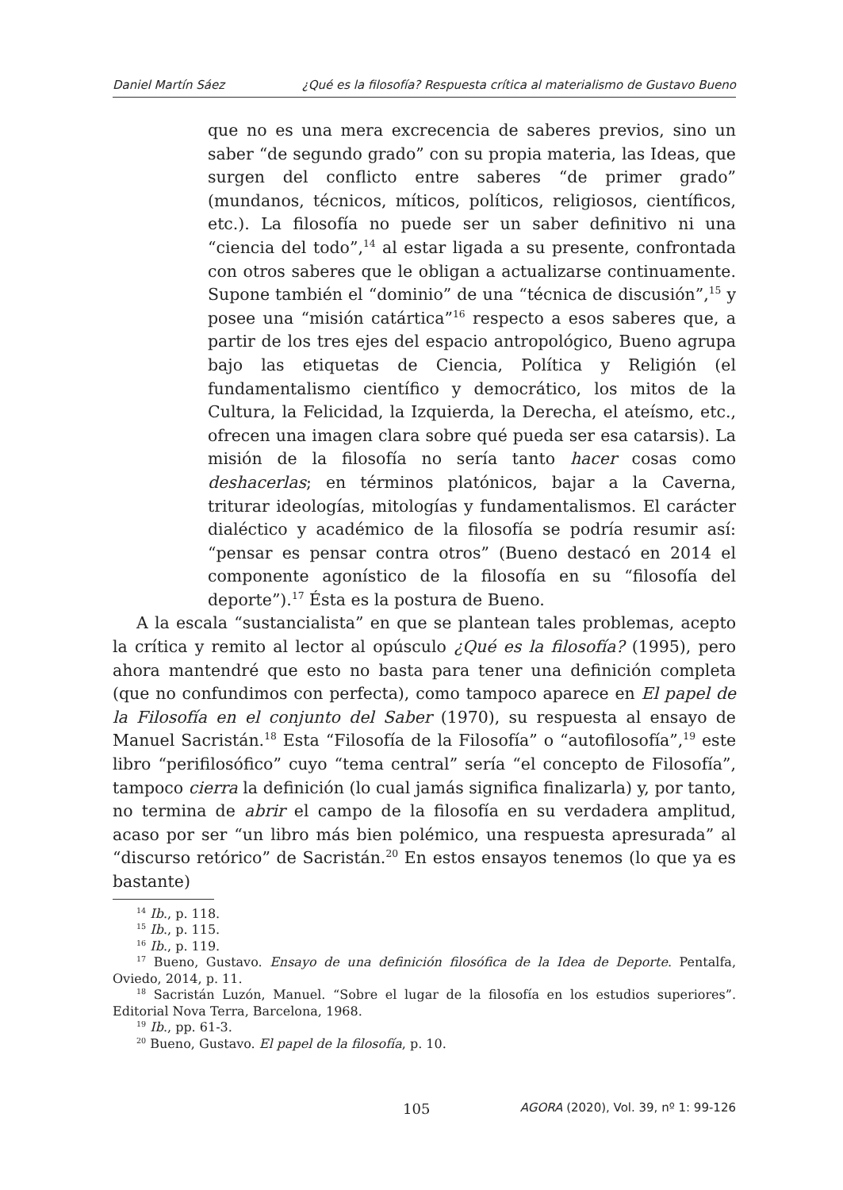Daniel Martín Sáez ¿Qué es la filosofía? Respuesta crítica al materialismo de Gustavo Bueno
que no es una mera excrecencia de saberes previos, sino un saber “de segundo grado” con su propia materia, las Ideas, que surgen del conflicto entre saberes “de primer grado” (mundanos, técnicos, míticos, políticos, religiosos, científicos, etc.). La filosofía no puede ser un saber definitivo ni una “ciencia del todo”,<sup>14</sup> al estar ligada a su presente, confrontada con otros saberes que le obligan a actualizarse continuamente. Supone también el “dominio” de una “técnica de discusión”,<sup>15</sup> y posee una “misión catártica”<sup>16</sup> respecto a esos saberes que, a partir de los tres ejes del espacio antropológico, Bueno agrupa bajo las etiquetas de Ciencia, Política y Religión (el fundamentalismo científico y democrático, los mitos de la Cultura, la Felicidad, la Izquierda, la Derecha, el ateísmo, etc., ofrecen una imagen clara sobre qué pueda ser esa catarsis). La misión de la filosofía no sería tanto hacer cosas como deshacerlas; en términos platónicos, bajar a la Caverna, triturar ideologías, mitologías y fundamentalismos. El carácter dialéctico y académico de la filosofía se podría resumir así: “pensar es pensar contra otros” (Bueno destacó en 2014 el componente agonístico de la filosofía en su “filosofía del deporte”).<sup>17</sup> Ésta es la postura de Bueno.
A la escala “sustancialista” en que se plantean tales problemas, acepto la crítica y remito al lector al opúsculo ¿Qué es la filosofía? (1995), pero ahora mantendré que esto no basta para tener una definición completa (que no confundimos con perfecta), como tampoco aparece en El papel de la Filosofía en el conjunto del Saber (1970), su respuesta al ensayo de Manuel Sacristán.<sup>18</sup> Esta “Filosofía de la Filosofía” o “autofilosofía”,<sup>19</sup> este libro “perifilosófico” cuyo “tema central” sería “el concepto de Filosofía”, tampoco cierra la definición (lo cual jamás significa finalizarla) y, por tanto, no termina de abrir el campo de la filosofía en su verdadera amplitud, acaso por ser “un libro más bien polémico, una respuesta apresurada” al “discurso retórico” de Sacristán.<sup>20</sup> En estos ensayos tenemos (lo que ya es bastante)
<sup>14</sup> Ib., p. 118.
<sup>15</sup> Ib., p. 115.
<sup>16</sup> Ib., p. 119.
<sup>17</sup> Bueno, Gustavo. Ensayo de una definición filosófica de la Idea de Deporte. Pentalfa, Oviedo, 2014, p. 11.
<sup>18</sup> Sacristán Luzón, Manuel. “Sobre el lugar de la filosofía en los estudios superiores”. Editorial Nova Terra, Barcelona, 1968.
<sup>19</sup> Ib., pp. 61-3.
<sup>20</sup> Bueno, Gustavo. El papel de la filosofía, p. 10.
105 AGORA (2020), Vol. 39, nº 1: 99-126